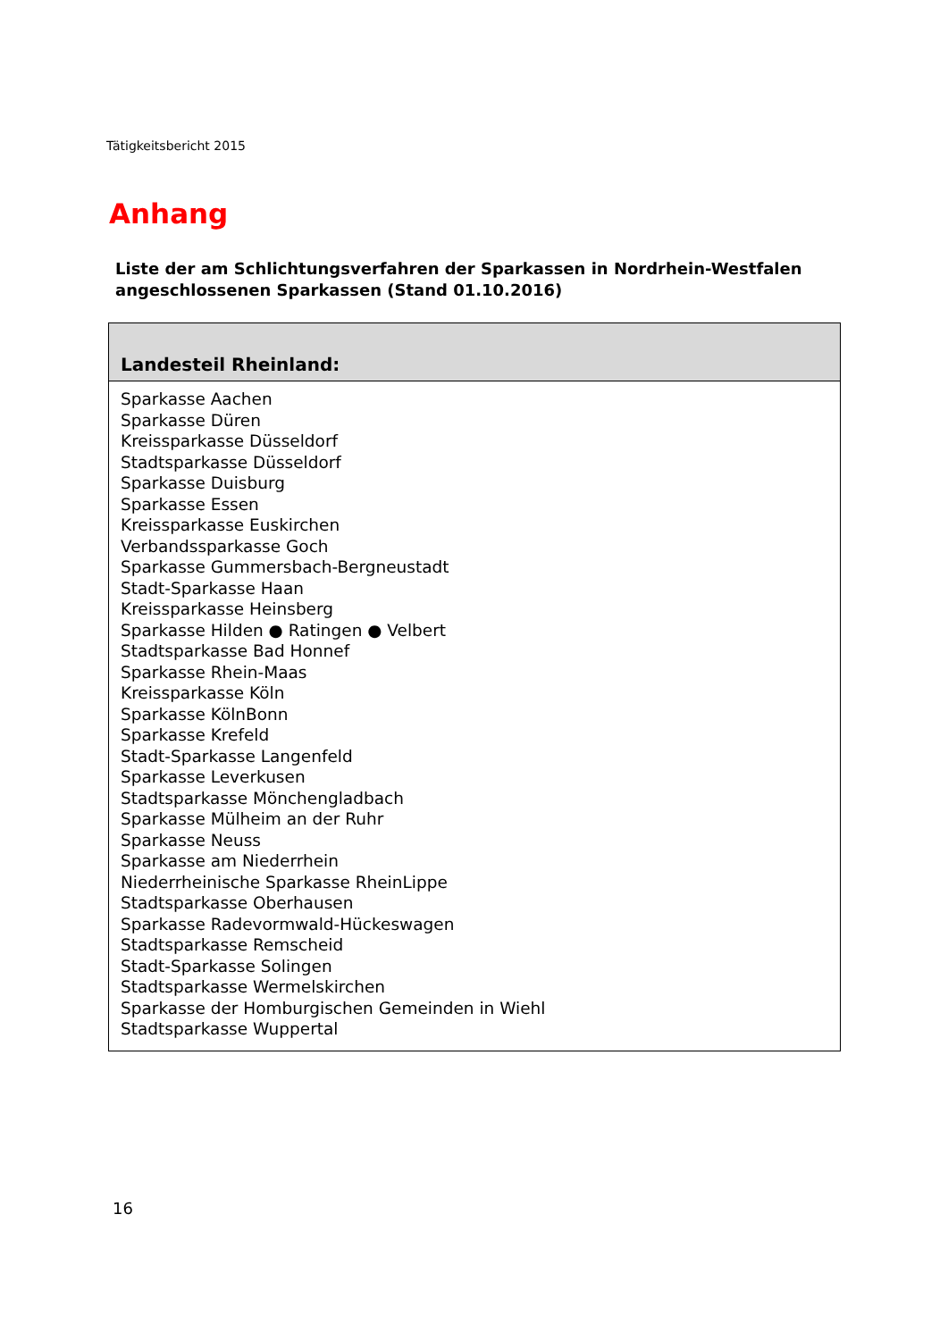Tätigkeitsbericht 2015
Anhang
Liste der am Schlichtungsverfahren der Sparkassen in Nordrhein-Westfalen
angeschlossenen Sparkassen (Stand 01.10.2016)
| Landesteil Rheinland: |
| --- |
| Sparkasse Aachen Sparkasse Düren Kreissparkasse Düsseldorf Stadtsparkasse Düsseldorf Sparkasse Duisburg Sparkasse Essen Kreissparkasse Euskirchen Verbandssparkasse Goch Sparkasse Gummersbach-Bergneustadt Stadt-Sparkasse Haan Kreissparkasse Heinsberg Sparkasse Hilden ● Ratingen ● Velbert Stadtsparkasse Bad Honnef Sparkasse Rhein-Maas Kreissparkasse Köln Sparkasse KölnBonn Sparkasse Krefeld Stadt-Sparkasse Langenfeld Sparkasse Leverkusen Stadtsparkasse Mönchengladbach Sparkasse Mülheim an der Ruhr Sparkasse Neuss Sparkasse am Niederrhein Niederrheinische Sparkasse RheinLippe Stadtsparkasse Oberhausen Sparkasse Radevormwald-Hückeswagen Stadtsparkasse Remscheid Stadt-Sparkasse Solingen Stadtsparkasse Wermelskirchen Sparkasse der Homburgischen Gemeinden in Wiehl Stadtsparkasse Wuppertal |
16